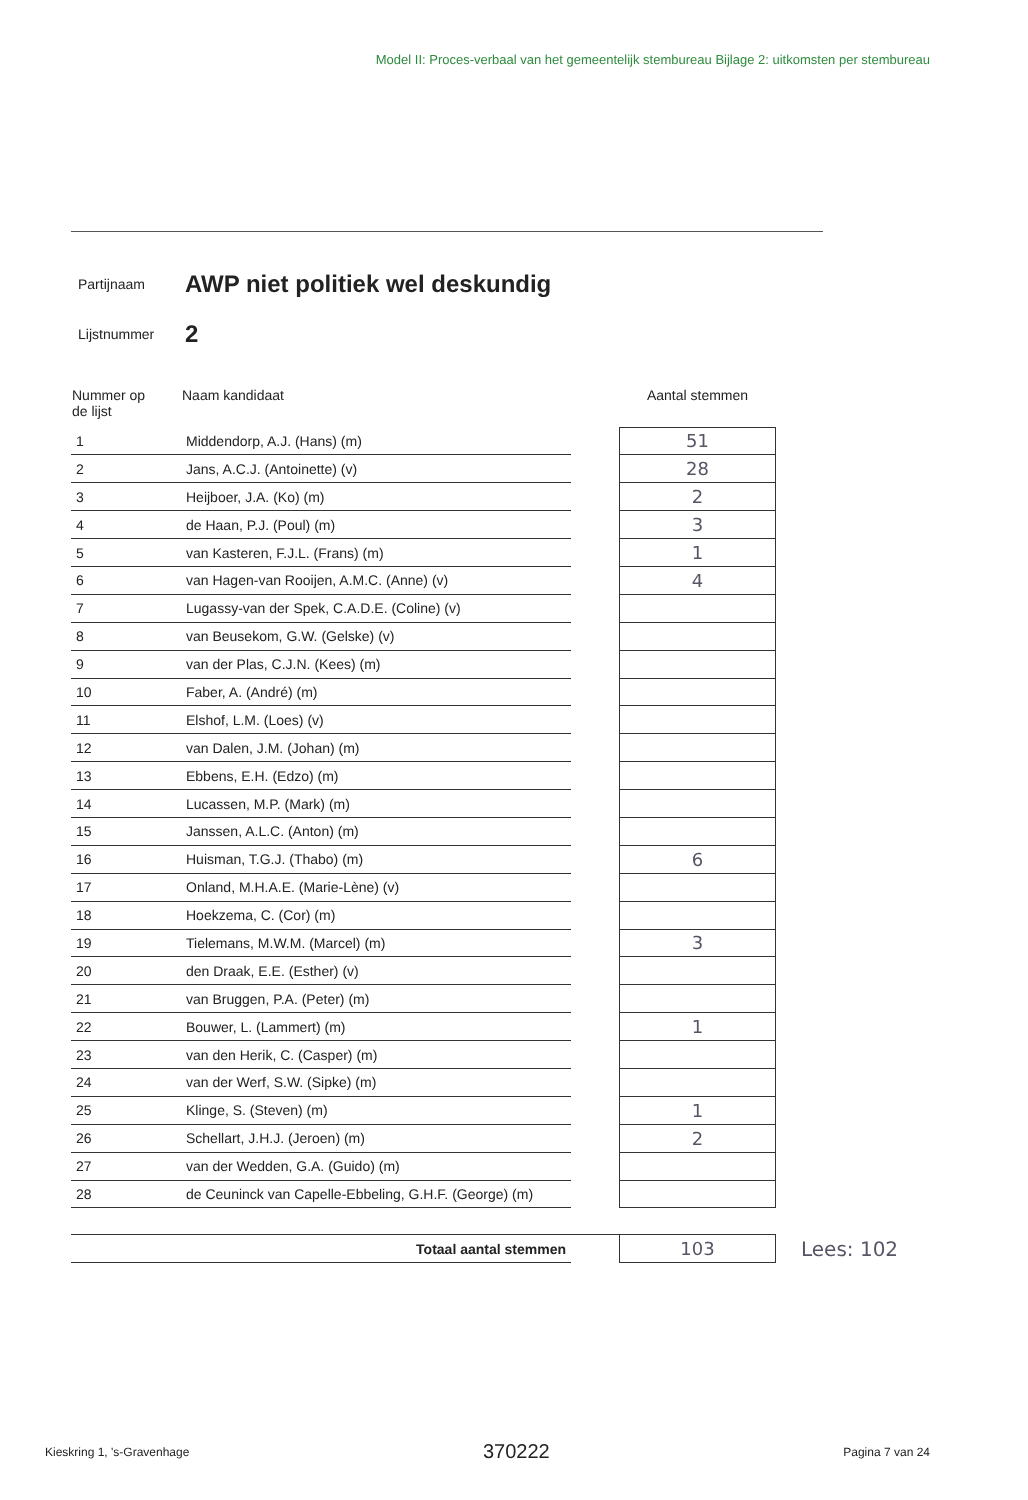Model II: Proces-verbaal van het gemeentelijk stembureau Bijlage 2: uitkomsten per stembureau
Partijnaam AWP niet politiek wel deskundig
Lijstnummer 2
| Nummer op de lijst | Naam kandidaat | | Aantal stemmen | |
| --- | --- | --- | --- | --- |
| 1 | Middendorp, A.J. (Hans) (m) | | 51 | |
| 2 | Jans, A.C.J. (Antoinette) (v) | | 28 | |
| 3 | Heijboer, J.A. (Ko) (m) | | 2 | |
| 4 | de Haan, P.J. (Poul) (m) | | 3 | |
| 5 | van Kasteren, F.J.L. (Frans) (m) | | 1 | |
| 6 | van Hagen-van Rooijen, A.M.C. (Anne) (v) | | 4 | |
| 7 | Lugassy-van der Spek, C.A.D.E. (Coline) (v) | | | |
| 8 | van Beusekom, G.W. (Gelske) (v) | | | |
| 9 | van der Plas, C.J.N. (Kees) (m) | | | |
| 10 | Faber, A. (André) (m) | | | |
| 11 | Elshof, L.M. (Loes) (v) | | | |
| 12 | van Dalen, J.M. (Johan) (m) | | | |
| 13 | Ebbens, E.H. (Edzo) (m) | | | |
| 14 | Lucassen, M.P. (Mark) (m) | | | |
| 15 | Janssen, A.L.C. (Anton) (m) | | | |
| 16 | Huisman, T.G.J. (Thabo) (m) | | 6 | |
| 17 | Onland, M.H.A.E. (Marie-Lène) (v) | | | |
| 18 | Hoekzema, C. (Cor) (m) | | | |
| 19 | Tielemans, M.W.M. (Marcel) (m) | | 3 | |
| 20 | den Draak, E.E. (Esther) (v) | | | |
| 21 | van Bruggen, P.A. (Peter) (m) | | | |
| 22 | Bouwer, L. (Lammert) (m) | | 1 | |
| 23 | van den Herik, C. (Casper) (m) | | | |
| 24 | van der Werf, S.W. (Sipke) (m) | | | |
| 25 | Klinge, S. (Steven) (m) | | 1 | |
| 26 | Schellart, J.H.J. (Jeroen) (m) | | 2 | |
| 27 | van der Wedden, G.A. (Guido) (m) | | | |
| 28 | de Ceuninck van Capelle-Ebbeling, G.H.F. (George) (m) | | | |
| | Totaal aantal stemmen | | 103 | Lees: 102 |
Kieskring 1, 's-Gravenhage 370222 Pagina 7 van 24